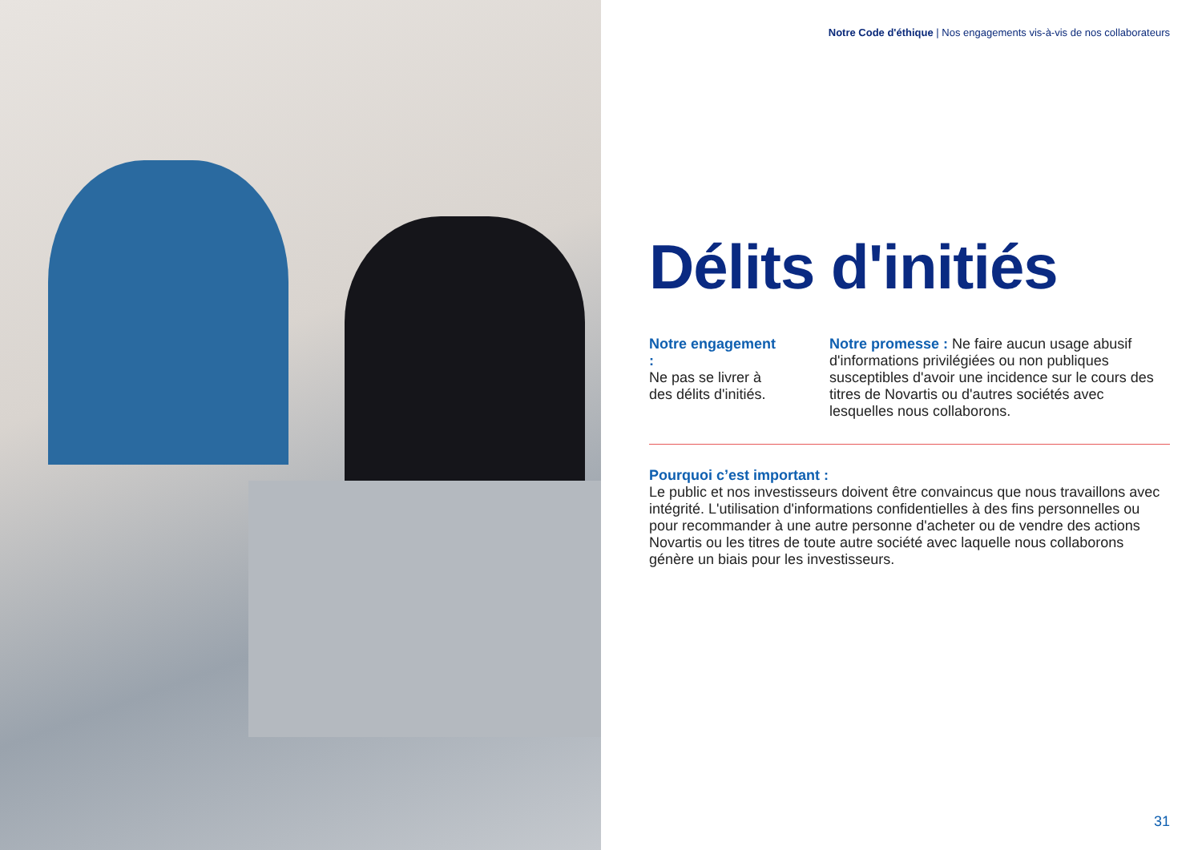Notre Code d'éthique | Nos engagements vis-à-vis de nos collaborateurs
Délits d'initiés
Notre engagement :
Ne pas se livrer à des délits d'initiés.
Notre promesse : Ne faire aucun usage abusif d'informations privilégiées ou non publiques susceptibles d'avoir une incidence sur le cours des titres de Novartis ou d'autres sociétés avec lesquelles nous collaborons.
Pourquoi c’est important :
Le public et nos investisseurs doivent être convaincus que nous travaillons avec intégrité. L'utilisation d'informations confidentielles à des fins personnelles ou pour recommander à une autre personne d'acheter ou de vendre des actions Novartis ou les titres de toute autre société avec laquelle nous collaborons génère un biais pour les investisseurs.
31